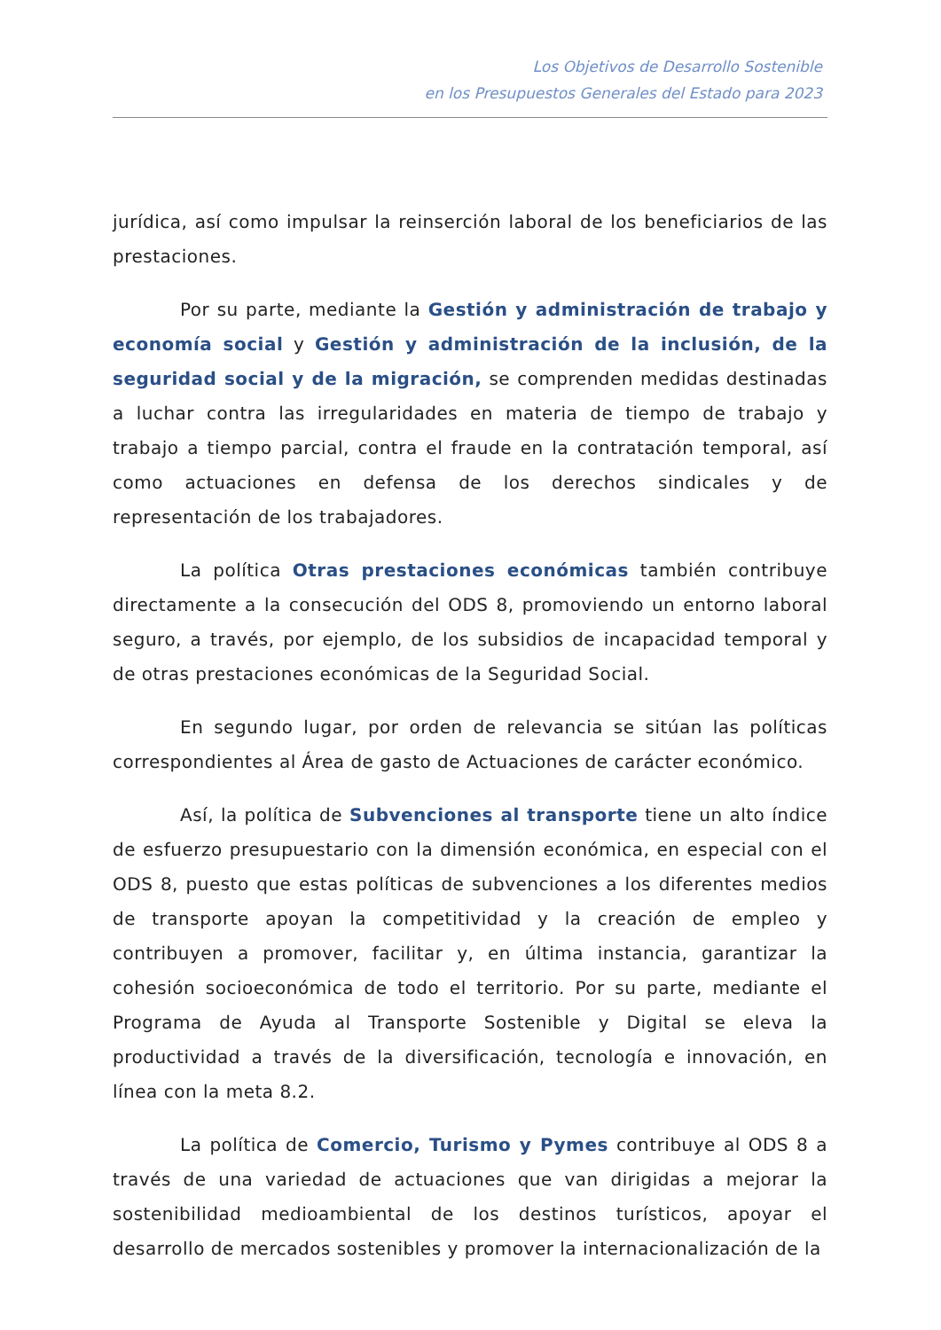Los Objetivos de Desarrollo Sostenible
en los Presupuestos Generales del Estado para 2023
jurídica, así como impulsar la reinserción laboral de los beneficiarios de las prestaciones.
Por su parte, mediante la Gestión y administración de trabajo y economía social y Gestión y administración de la inclusión, de la seguridad social y de la migración, se comprenden medidas destinadas a luchar contra las irregularidades en materia de tiempo de trabajo y trabajo a tiempo parcial, contra el fraude en la contratación temporal, así como actuaciones en defensa de los derechos sindicales y de representación de los trabajadores.
La política Otras prestaciones económicas también contribuye directamente a la consecución del ODS 8, promoviendo un entorno laboral seguro, a través, por ejemplo, de los subsidios de incapacidad temporal y de otras prestaciones económicas de la Seguridad Social.
En segundo lugar, por orden de relevancia se sitúan las políticas correspondientes al Área de gasto de Actuaciones de carácter económico.
Así, la política de Subvenciones al transporte tiene un alto índice de esfuerzo presupuestario con la dimensión económica, en especial con el ODS 8, puesto que estas políticas de subvenciones a los diferentes medios de transporte apoyan la competitividad y la creación de empleo y contribuyen a promover, facilitar y, en última instancia, garantizar la cohesión socioeconómica de todo el territorio. Por su parte, mediante el Programa de Ayuda al Transporte Sostenible y Digital se eleva la productividad a través de la diversificación, tecnología e innovación, en línea con la meta 8.2.
La política de Comercio, Turismo y Pymes contribuye al ODS 8 a través de una variedad de actuaciones que van dirigidas a mejorar la sostenibilidad medioambiental de los destinos turísticos, apoyar el desarrollo de mercados sostenibles y promover la internacionalización de la